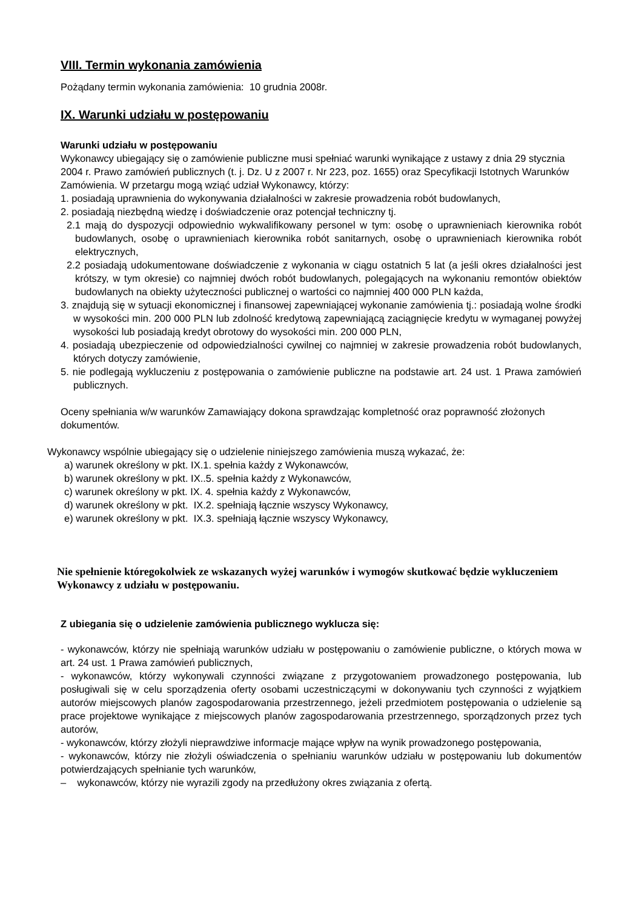VIII. Termin wykonania zamówienia
Pożądany termin wykonania zamówienia: 10 grudnia 2008r.
IX. Warunki udziału w postępowaniu
Warunki udziału w postępowaniu
Wykonawcy ubiegający się o zamówienie publiczne musi spełniać warunki wynikające z ustawy z dnia 29 stycznia 2004 r. Prawo zamówień publicznych (t. j. Dz. U z 2007 r. Nr 223, poz. 1655) oraz Specyfikacji Istotnych Warunków Zamówienia. W przetargu mogą wziąć udział Wykonawcy, którzy:
1. posiadają uprawnienia do wykonywania działalności w zakresie prowadzenia robót budowlanych,
2. posiadają niezbędną wiedzę i doświadczenie oraz potencjał techniczny tj.
2.1 mają do dyspozycji odpowiednio wykwalifikowany personel w tym: osobę o uprawnieniach kierownika robót budowlanych, osobę o uprawnieniach kierownika robót sanitarnych, osobę o uprawnieniach kierownika robót elektrycznych,
2.2 posiadają udokumentowane doświadczenie z wykonania w ciągu ostatnich 5 lat (a jeśli okres działalności jest krótszy, w tym okresie) co najmniej dwóch robót budowlanych, polegających na wykonaniu remontów obiektów budowlanych na obiekty użyteczności publicznej o wartości co najmniej 400 000 PLN każda,
3. znajdują się w sytuacji ekonomicznej i finansowej zapewniającej wykonanie zamówienia tj.: posiadają wolne środki w wysokości min. 200 000 PLN lub zdolność kredytową zapewniającą zaciągnięcie kredytu w wymaganej powyżej wysokości lub posiadają kredyt obrotowy do wysokości min. 200 000 PLN,
4. posiadają ubezpieczenie od odpowiedzialności cywilnej co najmniej w zakresie prowadzenia robót budowlanych, których dotyczy zamówienie,
5. nie podlegają wykluczeniu z postępowania o zamówienie publiczne na podstawie art. 24 ust. 1 Prawa zamówień publicznych.
Oceny spełniania w/w warunków Zamawiający dokona sprawdzając kompletność oraz poprawność złożonych dokumentów.
Wykonawcy wspólnie ubiegający się o udzielenie niniejszego zamówienia muszą wykazać, że:
a) warunek określony w pkt. IX.1. spełnia każdy z Wykonawców,
b) warunek określony w pkt. IX..5. spełnia każdy z Wykonawców,
c) warunek określony w pkt. IX. 4. spełnia każdy z Wykonawców,
d) warunek określony w pkt. IX.2. spełniają łącznie wszyscy Wykonawcy,
e) warunek określony w pkt. IX.3. spełniają łącznie wszyscy Wykonawcy,
Nie spełnienie któregokolwiek ze wskazanych wyżej warunków i wymogów skutkować będzie wykluczeniem Wykonawcy z udziału w postępowaniu.
Z ubiegania się o udzielenie zamówienia publicznego wyklucza się:
- wykonawców, którzy nie spełniają warunków udziału w postępowaniu o zamówienie publiczne, o których mowa w art. 24 ust. 1 Prawa zamówień publicznych,
- wykonawców, którzy wykonywali czynności związane z przygotowaniem prowadzonego postępowania, lub posługiwali się w celu sporządzenia oferty osobami uczestniczącymi w dokonywaniu tych czynności z wyjątkiem autorów miejscowych planów zagospodarowania przestrzennego, jeżeli przedmiotem postępowania o udzielenie są prace projektowe wynikające z miejscowych planów zagospodarowania przestrzennego, sporządzonych przez tych autorów,
- wykonawców, którzy złożyli nieprawdziwe informacje mające wpływ na wynik prowadzonego postępowania,
- wykonawców, którzy nie złożyli oświadczenia o spełnianiu warunków udziału w postępowaniu lub dokumentów potwierdzających spełnianie tych warunków,
– wykonawców, którzy nie wyrazili zgody na przedłużony okres związania z ofertą.